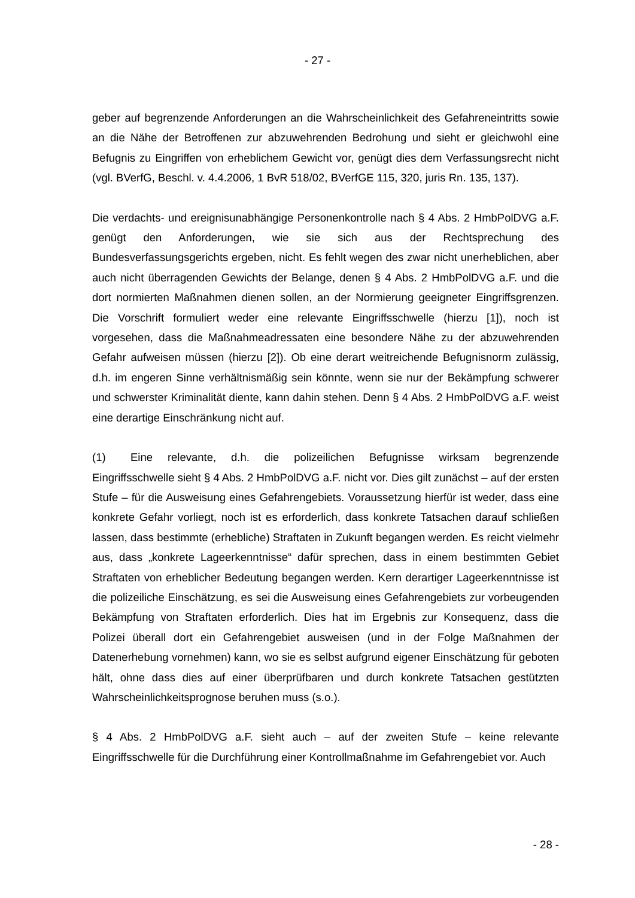- 27 -
geber auf begrenzende Anforderungen an die Wahrscheinlichkeit des Gefahreneintritts sowie an die Nähe der Betroffenen zur abzuwehrenden Bedrohung und sieht er gleichwohl eine Befugnis zu Eingriffen von erheblichem Gewicht vor, genügt dies dem Verfassungsrecht nicht (vgl. BVerfG, Beschl. v. 4.4.2006, 1 BvR 518/02, BVerfGE 115, 320, juris Rn. 135, 137).
Die verdachts- und ereignisunabhängige Personenkontrolle nach § 4 Abs. 2 HmbPolDVG a.F. genügt den Anforderungen, wie sie sich aus der Rechtsprechung des Bundesverfassungsgerichts ergeben, nicht. Es fehlt wegen des zwar nicht unerheblichen, aber auch nicht überragenden Gewichts der Belange, denen § 4 Abs. 2 HmbPolDVG a.F. und die dort normierten Maßnahmen dienen sollen, an der Normierung geeigneter Eingriffsgrenzen. Die Vorschrift formuliert weder eine relevante Eingriffsschwelle (hierzu [1]), noch ist vorgesehen, dass die Maßnahmeadressaten eine besondere Nähe zu der abzuwehrenden Gefahr aufweisen müssen (hierzu [2]). Ob eine derart weitreichende Befugnisnorm zulässig, d.h. im engeren Sinne verhältnismäßig sein könnte, wenn sie nur der Bekämpfung schwerer und schwerster Kriminalität diente, kann dahin stehen. Denn § 4 Abs. 2 HmbPolDVG a.F. weist eine derartige Einschränkung nicht auf.
(1) Eine relevante, d.h. die polizeilichen Befugnisse wirksam begrenzende Eingriffsschwelle sieht § 4 Abs. 2 HmbPolDVG a.F. nicht vor. Dies gilt zunächst – auf der ersten Stufe – für die Ausweisung eines Gefahrengebiets. Voraussetzung hierfür ist weder, dass eine konkrete Gefahr vorliegt, noch ist es erforderlich, dass konkrete Tatsachen darauf schließen lassen, dass bestimmte (erhebliche) Straftaten in Zukunft begangen werden. Es reicht vielmehr aus, dass „konkrete Lageerkenntnisse“ dafür sprechen, dass in einem bestimmten Gebiet Straftaten von erheblicher Bedeutung begangen werden. Kern derartiger Lageerkenntnisse ist die polizeiliche Einschätzung, es sei die Ausweisung eines Gefahrengebiets zur vorbeugenden Bekämpfung von Straftaten erforderlich. Dies hat im Ergebnis zur Konsequenz, dass die Polizei überall dort ein Gefahrengebiet ausweisen (und in der Folge Maßnahmen der Datenerhebung vornehmen) kann, wo sie es selbst aufgrund eigener Einschätzung für geboten hält, ohne dass dies auf einer überprüfbaren und durch konkrete Tatsachen gestützten Wahrscheinlichkeitsprognose beruhen muss (s.o.).
§ 4 Abs. 2 HmbPolDVG a.F. sieht auch – auf der zweiten Stufe – keine relevante Eingriffsschwelle für die Durchführung einer Kontrollmaßnahme im Gefahrengebiet vor. Auch
- 28 -